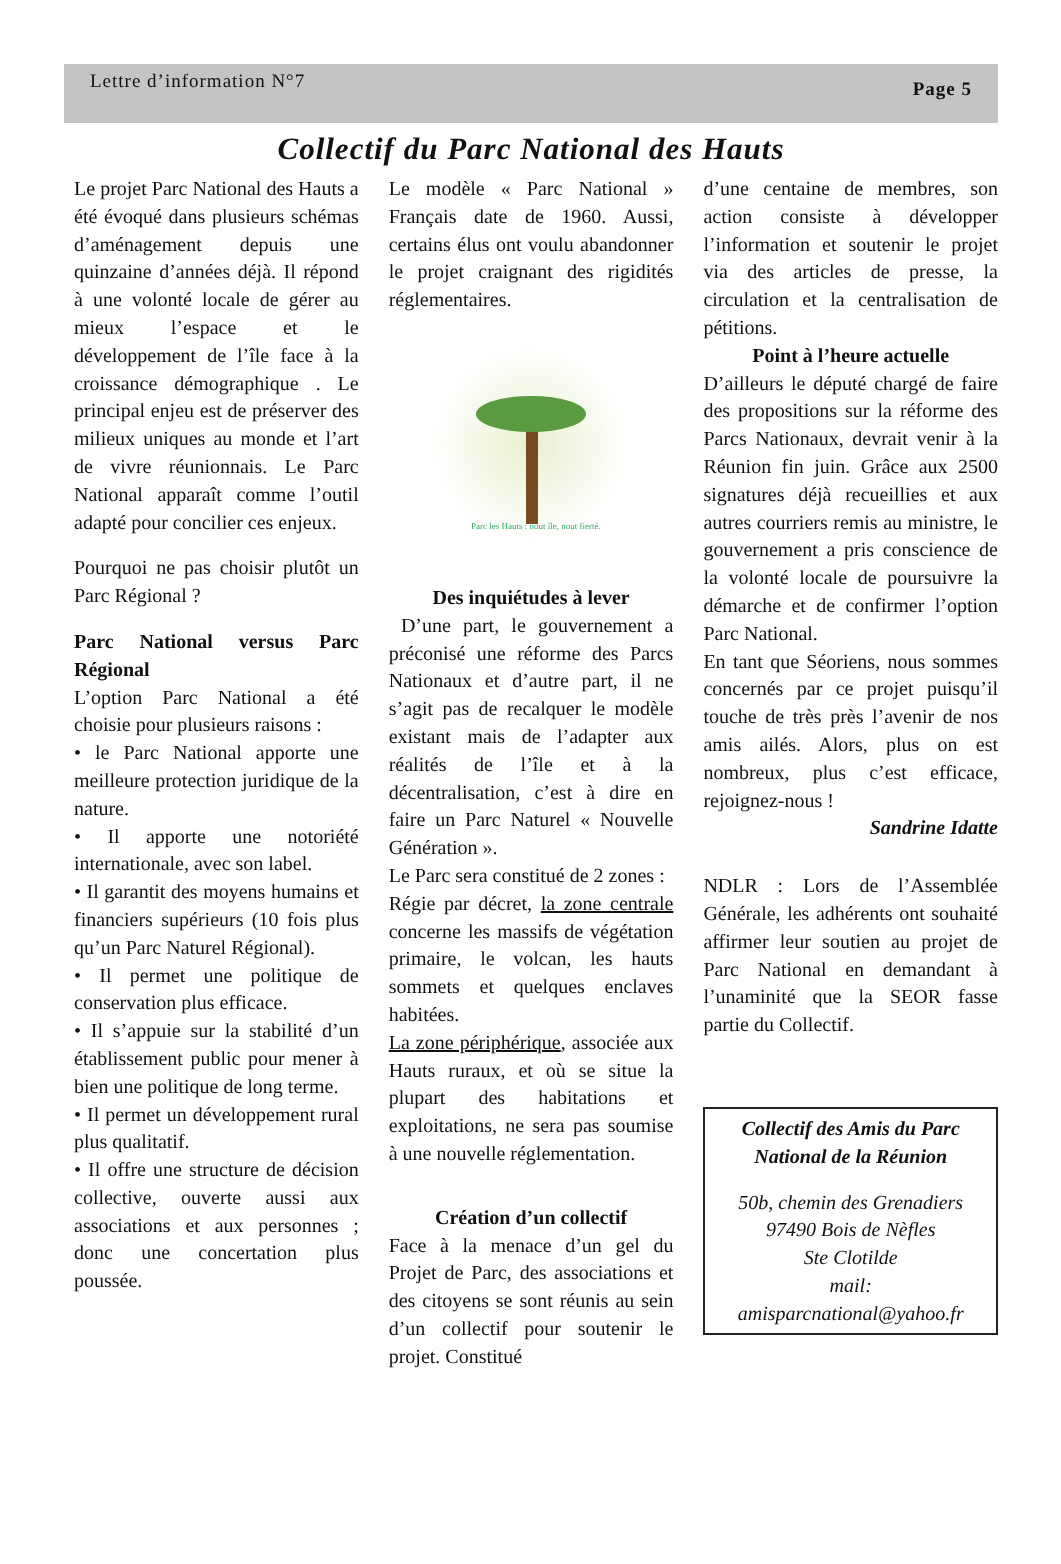Lettre d’information N°7 Page 5
Collectif du Parc National des Hauts
Le projet Parc National des Hauts a été évoqué dans plusieurs schémas d’aménagement depuis une quinzaine d’années déjà. Il répond à une volonté locale de gérer au mieux l’espace et le développement de l’île face à la croissance démographique . Le principal enjeu est de préserver des milieux uniques au monde et l’art de vivre réunionnais. Le Parc National apparaît comme l’outil adapté pour concilier ces enjeux.
Pourquoi ne pas choisir plutôt un Parc Régional ?
Parc National versus Parc Régional
L’option Parc National a été choisie pour plusieurs raisons :
• le Parc National apporte une meilleure protection juridique de la nature.
• Il apporte une notoriété internationale, avec son label.
• Il garantit des moyens humains et financiers supérieurs (10 fois plus qu’un Parc Naturel Régional).
• Il permet une politique de conservation plus efficace.
• Il s’appuie sur la stabilité d’un établissement public pour mener à bien une politique de long terme.
• Il permet un développement rural plus qualitatif.
• Il offre une structure de décision collective, ouverte aussi aux associations et aux personnes ; donc une concertation plus poussée.
Le modèle « Parc National » Français date de 1960. Aussi, certains élus ont voulu abandonner le projet craignant des rigidités réglementaires.
Parc les Hauts : nout île, nout fierté.
Des inquiétudes à lever
D’une part, le gouvernement a préconisé une réforme des Parcs Nationaux et d’autre part, il ne s’agit pas de recalquer le modèle existant mais de l’adapter aux réalités de l’île et à la décentralisation, c’est à dire en faire un Parc Naturel « Nouvelle Génération ».
Le Parc sera constitué de 2 zones :
Régie par décret, la zone centrale concerne les massifs de végétation primaire, le volcan, les hauts sommets et quelques enclaves habitées.
La zone périphérique, associée aux Hauts ruraux, et où se situe la plupart des habitations et exploitations, ne sera pas soumise à une nouvelle réglementation.
Création d’un collectif
Face à la menace d’un gel du Projet de Parc, des associations et des citoyens se sont réunis au sein d’un collectif pour soutenir le projet. Constitué
d’une centaine de membres, son action consiste à développer l’information et soutenir le projet via des articles de presse, la circulation et la centralisation de pétitions.
Point à l’heure actuelle
D’ailleurs le député chargé de faire des propositions sur la réforme des Parcs Nationaux, devrait venir à la Réunion fin juin. Grâce aux 2500 signatures déjà recueillies et aux autres courriers remis au ministre, le gouvernement a pris conscience de la volonté locale de poursuivre la démarche et de confirmer l’option Parc National.
En tant que Séoriens, nous sommes concernés par ce projet puisqu’il touche de très près l’avenir de nos amis ailés. Alors, plus on est nombreux, plus c’est efficace, rejoignez-nous !
Sandrine Idatte
NDLR : Lors de l’Assemblée Générale, les adhérents ont souhaité affirmer leur soutien au projet de Parc National en demandant à l’unaminité que la SEOR fasse partie du Collectif.
Collectif des Amis du Parc National de la Réunion
50b, chemin des Grenadiers
97490 Bois de Nèfles
Ste Clotilde
mail:
amisparcnational@yahoo.fr